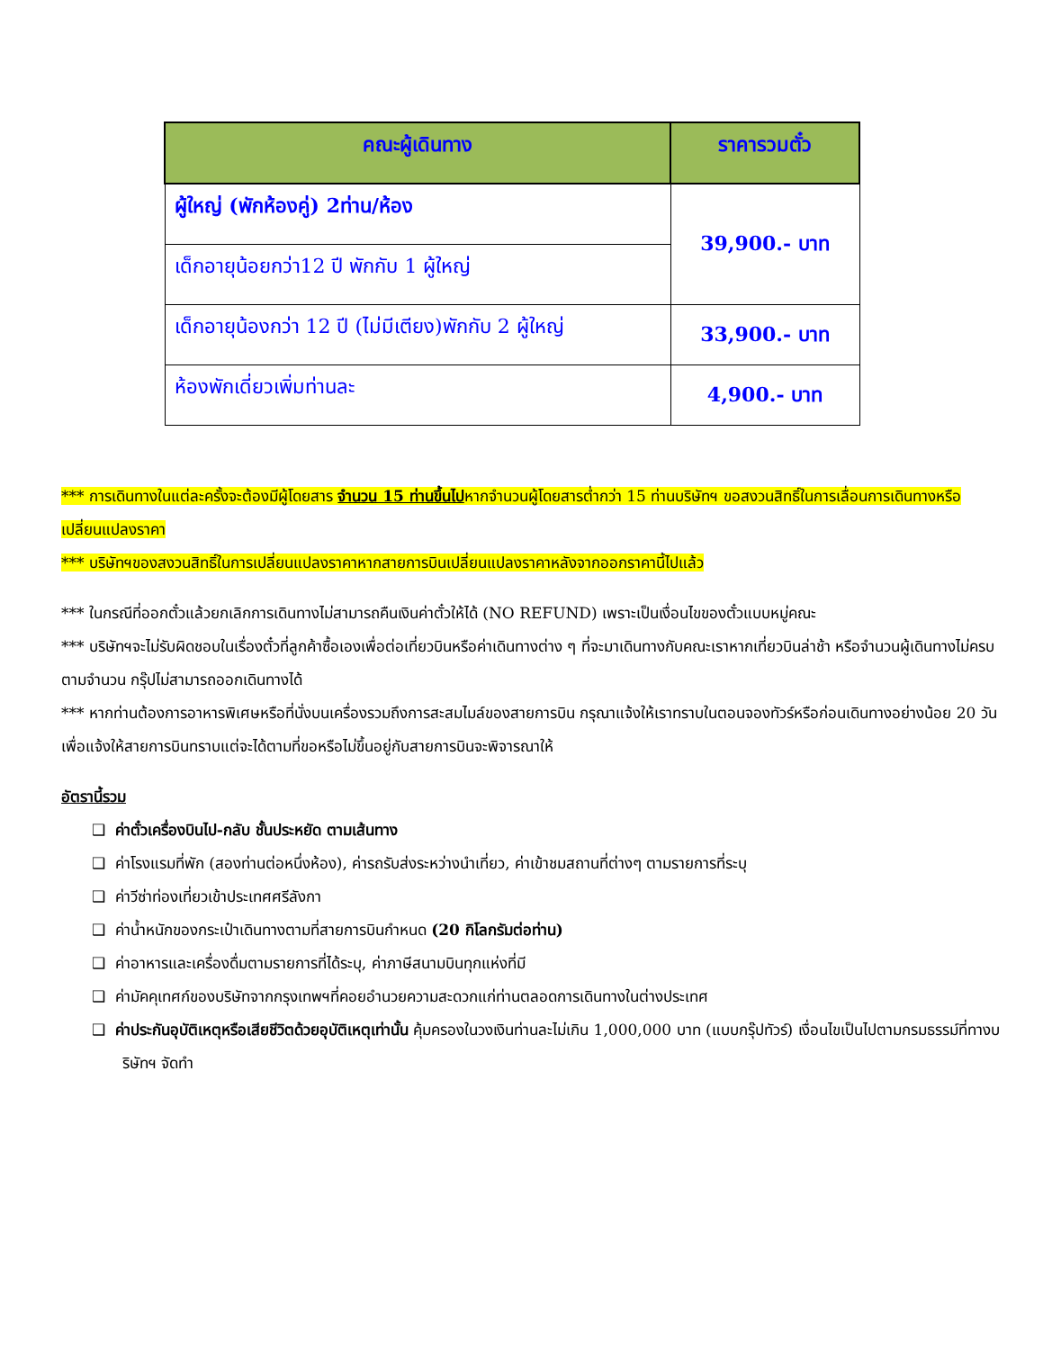| คณะผู้เดินทาง | ราคารวมตั๋ว |
| --- | --- |
| ผู้ใหญ่ (พักห้องคู่) 2ท่าน/ห้อง | 39,900.- บาท |
| เด็กอายุน้อยกว่า12 ปี พักกับ 1 ผู้ใหญ่ | |
| เด็กอายุน้องกว่า 12 ปี (ไม่มีเตียง)พักกับ 2 ผู้ใหญ่ | 33,900.- บาท |
| ห้องพักเดี่ยวเพิ่มท่านละ | 4,900.- บาท |
*** การเดินทางในแต่ละครั้งจะต้องมีผู้โดยสาร จำนวน 15 ท่านขึ้นไปหากจำนวนผู้โดยสารต่ำกว่า 15 ท่านบริษัทฯ ขอสงวนสิทธิ์ในการเลื่อนการเดินทางหรือเปลี่ยนแปลงราคา
*** บริษัทฯของสงวนสิทธิ์ในการเปลี่ยนแปลงราคาหากสายการบินเปลี่ยนแปลงราคาหลังจากออกราคานี้ไปแล้ว
*** ในกรณีที่ออกตั๋วแล้วยกเลิกการเดินทางไม่สามารถคืนเงินค่าตั๋วให้ได้ (NO REFUND) เพราะเป็นเงื่อนไขของตั๋วแบบหมู่คณะ
*** บริษัทฯจะไม่รับผิดชอบในเรื่องตั๋วที่ลูกค้าซื้อเองเพื่อต่อเที่ยวบินหรือค่าเดินทางต่าง ๆ ที่จะมาเดินทางกับคณะเราหากเที่ยวบินล่าช้า หรือจำนวนผู้เดินทางไม่ครบตามจำนวน กรุ๊ปไม่สามารถออกเดินทางได้
*** หากท่านต้องการอาหารพิเศษหรือที่นั่งบนเครื่องรวมถึงการสะสมไมล์ของสายการบิน กรุณาแจ้งให้เราทราบในตอนจองทัวร์หรือก่อนเดินทางอย่างน้อย 20 วัน เพื่อแจ้งให้สายการบินทราบแต่จะได้ตามที่ขอหรือไม่ขึ้นอยู่กับสายการบินจะพิจารณาให้
อัตรานี้รวม
❑ ค่าตั๋วเครื่องบินไป-กลับ ชั้นประหยัด ตามเส้นทาง
❑ ค่าโรงแรมที่พัก (สองท่านต่อหนึ่งห้อง), ค่ารถรับส่งระหว่างนำเที่ยว, ค่าเข้าชมสถานที่ต่างๆ ตามรายการที่ระบุ
❑ ค่าวีซ่าท่องเที่ยวเข้าประเทศศรีลังกา
❑ ค่าน้ำหนักของกระเป๋าเดินทางตามที่สายการบินกำหนด (20 กิโลกรัมต่อท่าน)
❑ ค่าอาหารและเครื่องดื่มตามรายการที่ได้ระบุ, ค่าภาษีสนามบินทุกแห่งที่มี
❑ ค่ามัคคุเทศก์ของบริษัทจากกรุงเทพฯที่คอยอำนวยความสะดวกแก่ท่านตลอดการเดินทางในต่างประเทศ
❑ ค่าประกันอุบัติเหตุหรือเสียชีวิตด้วยอุบัติเหตุเท่านั้น คุ้มครองในวงเงินท่านละไม่เกิน 1,000,000 บาท (แบบกรุ๊ปทัวร์) เงื่อนไขเป็นไปตามกรมธรรม์ที่ทางบริษัทฯ จัดทำ